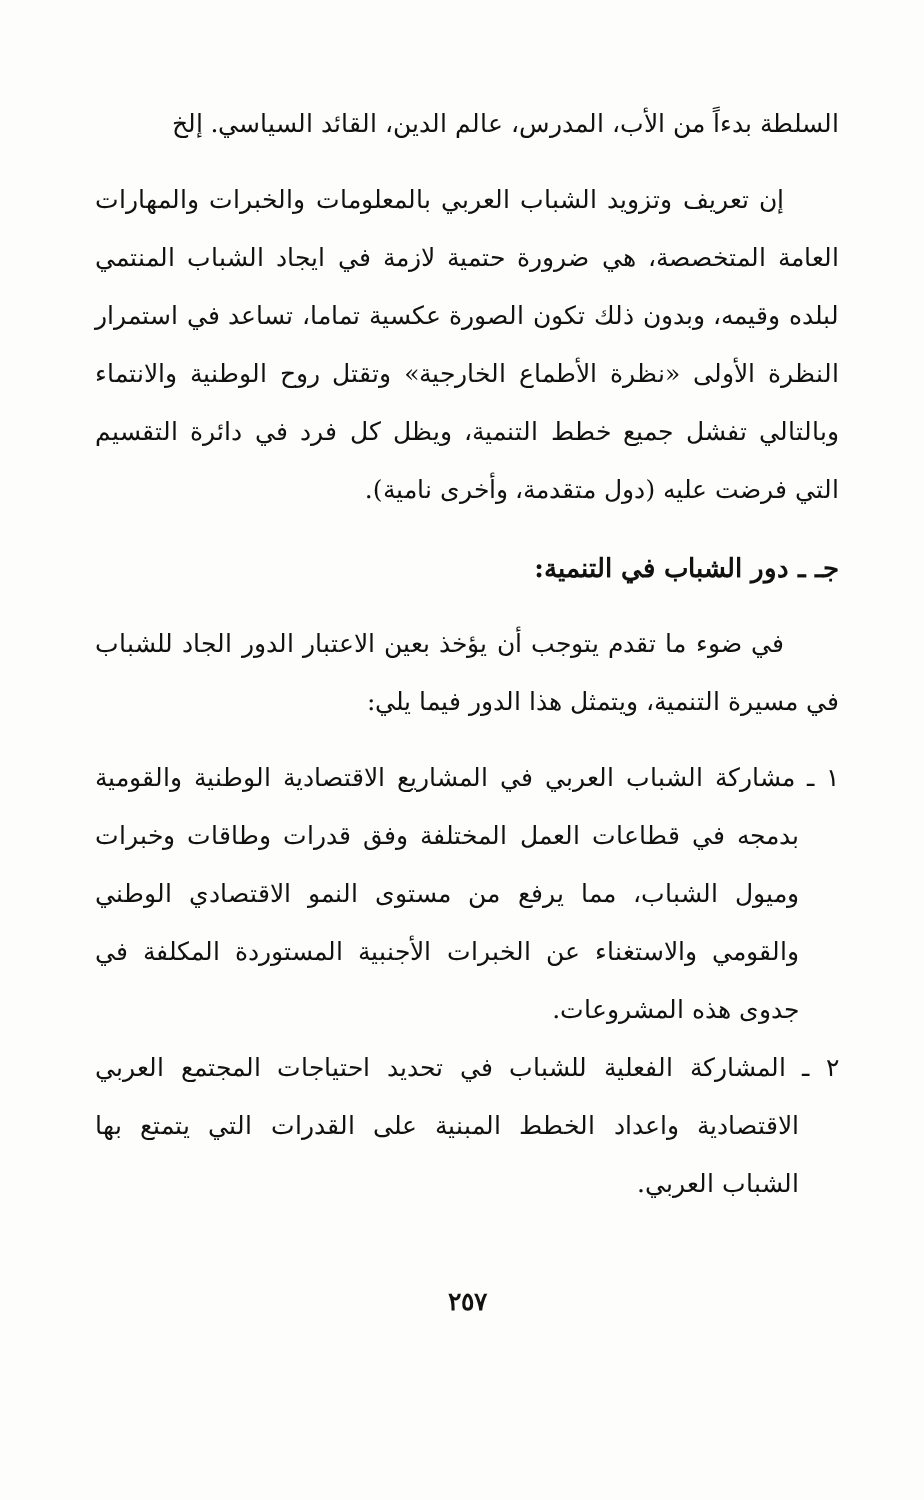السلطة بدءاً من الأب، المدرس، عالم الدين، القائد السياسي. إلخ
إن تعريف وتزويد الشباب العربي بالمعلومات والخبرات والمهارات العامة المتخصصة، هي ضرورة حتمية لازمة في ايجاد الشباب المنتمي لبلده وقيمه، وبدون ذلك تكون الصورة عكسية تماما، تساعد في استمرار النظرة الأولى «نظرة الأطماع الخارجية» وتقتل روح الوطنية والانتماء وبالتالي تفشل جميع خطط التنمية، ويظل كل فرد في دائرة التقسيم التي فرضت عليه (دول متقدمة، وأخرى نامية).
جـ ـ دور الشباب في التنمية:
في ضوء ما تقدم يتوجب أن يؤخذ بعين الاعتبار الدور الجاد للشباب في مسيرة التنمية، ويتمثل هذا الدور فيما يلي:
١ ـ مشاركة الشباب العربي في المشاريع الاقتصادية الوطنية والقومية بدمجه في قطاعات العمل المختلفة وفق قدرات وطاقات وخبرات وميول الشباب، مما يرفع من مستوى النمو الاقتصادي الوطني والقومي والاستغناء عن الخبرات الأجنبية المستوردة المكلفة في جدوى هذه المشروعات.
٢ ـ المشاركة الفعلية للشباب في تحديد احتياجات المجتمع العربي الاقتصادية واعداد الخطط المبنية على القدرات التي يتمتع بها الشباب العربي.
٢٥٧